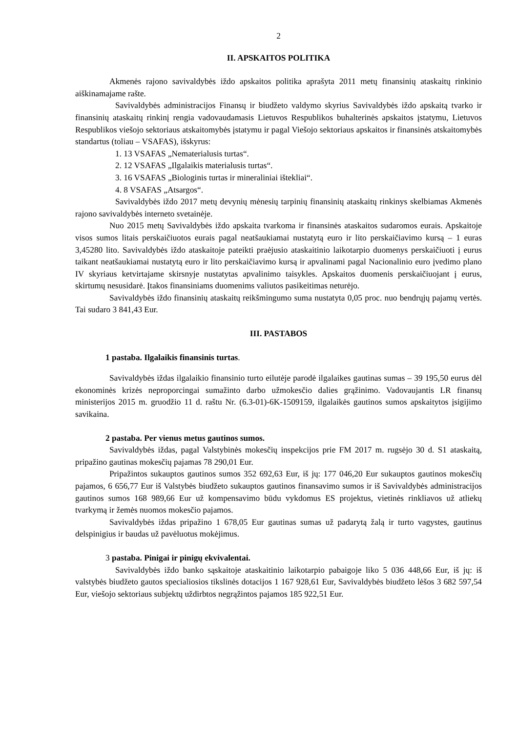2
II. APSKAITOS POLITIKA
Akmenės rajono savivaldybės iždo apskaitos politika aprašyta 2011 metų finansinių ataskaitų rinkinio aiškinamajame rašte.
Savivaldybės administracijos Finansų ir biudžeto valdymo skyrius Savivaldybės iždo apskaitą tvarko ir finansinių ataskaitų rinkinį rengia vadovaudamasis Lietuvos Respublikos buhalterinės apskaitos įstatymu, Lietuvos Respublikos viešojo sektoriaus atskaitomybės įstatymu ir pagal Viešojo sektoriaus apskaitos ir finansinės atskaitomybės standartus (toliau – VSAFAS), išskyrus:
1. 13 VSAFAS „Nematerialusis turtas“.
2. 12 VSAFAS „Ilgalaikis materialusis turtas“.
3. 16 VSAFAS „Biologinis turtas ir mineraliniai ištekliai“.
4. 8 VSAFAS „Atsargos“.
Savivaldybės iždo 2017 metų devynių mėnesių tarpinių finansinių ataskaitų rinkinys skelbiamas Akmenės rajono savivaldybės interneto svetainėje.
Nuo 2015 metų Savivaldybės iždo apskaita tvarkoma ir finansinės ataskaitos sudaromos eurais. Apskaitoje visos sumos litais perskaičiuotos eurais pagal neatšaukiamai nustatytą euro ir lito perskaičiavimo kursą – 1 euras 3,45280 lito. Savivaldybės iždo ataskaitoje pateikti praėjusio ataskaitinio laikotarpio duomenys perskaičiuoti į eurus taikant neatšaukiamai nustatytą euro ir lito perskaičiavimo kursą ir apvalinami pagal Nacionalinio euro įvedimo plano IV skyriaus ketvirtajame skirsnyje nustatytas apvalinimo taisykles. Apskaitos duomenis perskaičiuojant į eurus, skirtumų nesusidarė. Įtakos finansiniams duomenims valiutos pasikeitimas neturėjo.
Savivaldybės iždo finansinių ataskaitų reikšmingumo suma nustatyta 0,05 proc. nuo bendrųjų pajamų vertės. Tai sudaro 3 841,43 Eur.
III. PASTABOS
1 pastaba. Ilgalaikis finansinis turtas.
Savivaldybės iždas ilgalaikio finansinio turto eilutėje parodė ilgalaikes gautinas sumas – 39 195,50 eurus dėl ekonominės krizės neproporcingai sumažinto darbo užmokesčio dalies grąžinimo. Vadovaujantis LR finansų ministerijos 2015 m. gruodžio 11 d. raštu Nr. (6.3-01)-6K-1509159, ilgalaikės gautinos sumos apskaitytos įsigijimo savikaina.
2 pastaba. Per vienus metus gautinos sumos.
Savivaldybės iždas, pagal Valstybinės mokesčių inspekcijos prie FM 2017 m. rugsėjo 30 d. S1 ataskaitą, pripažino gautinas mokesčių pajamas 78 290,01 Eur.
Pripažintos sukauptos gautinos sumos 352 692,63 Eur, iš jų: 177 046,20 Eur sukauptos gautinos mokesčių pajamos, 6 656,77 Eur iš Valstybės biudžeto sukauptos gautinos finansavimo sumos ir iš Savivaldybės administracijos gautinos sumos 168 989,66 Eur už kompensavimo būdu vykdomus ES projektus, vietinės rinkliavos už atliekų tvarkymą ir žemės nuomos mokesčio pajamos.
Savivaldybės iždas pripažino 1 678,05 Eur gautinas sumas už padarytą žalą ir turto vagystes, gautinus delspinigius ir baudas už pavėluotus mokėjimus.
3 pastaba. Pinigai ir pinigų ekvivalentai.
Savivaldybės iždo banko sąskaitoje ataskaitinio laikotarpio pabaigoje liko 5 036 448,66 Eur, iš jų: iš valstybės biudžeto gautos specialiosios tikslinės dotacijos 1 167 928,61 Eur, Savivaldybės biudžeto lėšos 3 682 597,54 Eur, viešojo sektoriaus subjektų uždirbtos negrąžintos pajamos 185 922,51 Eur.